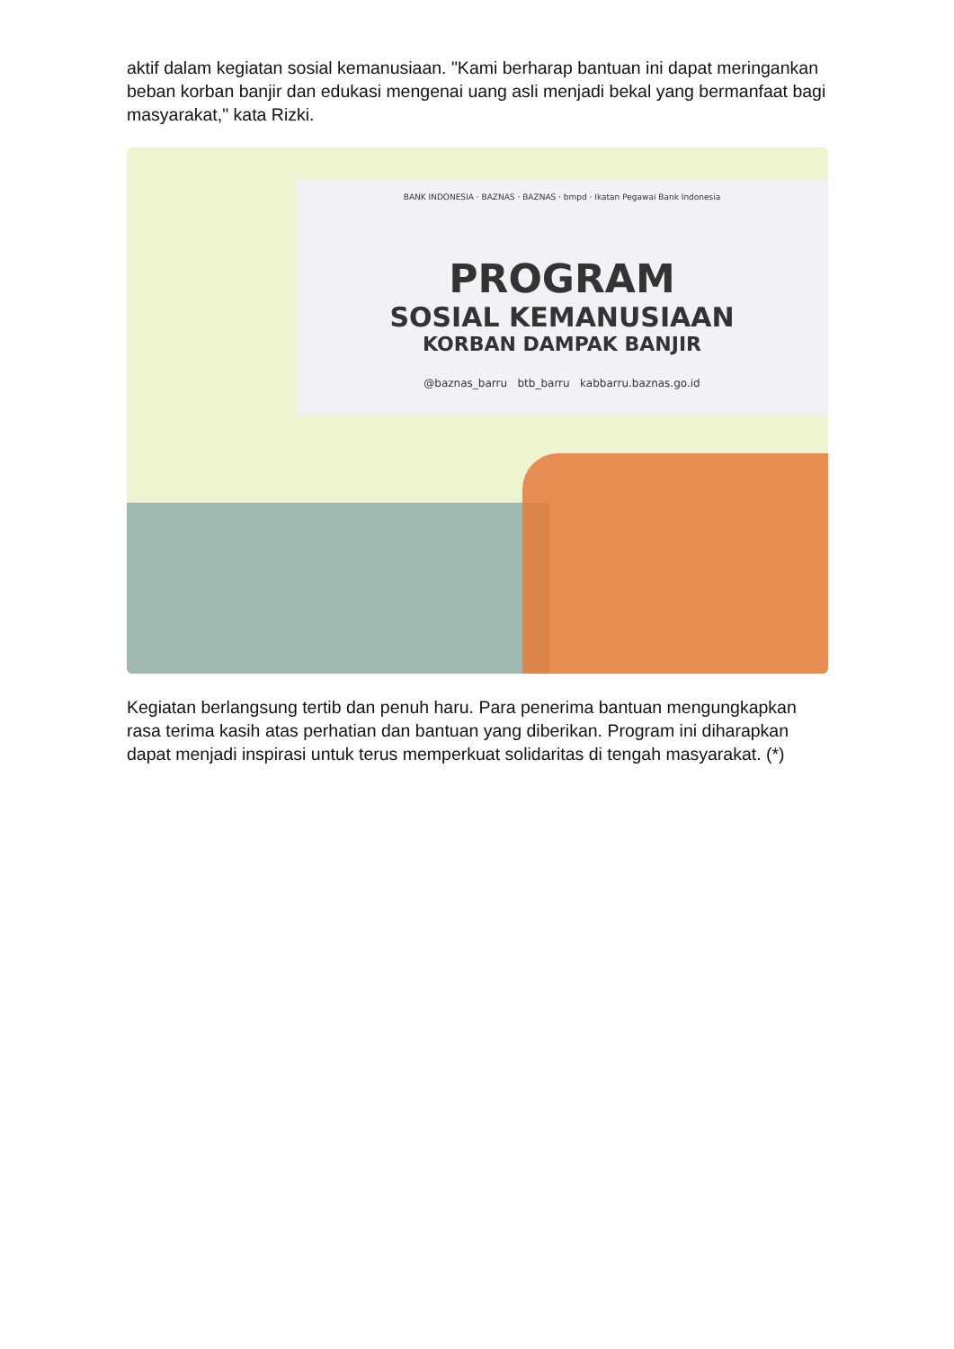aktif dalam kegiatan sosial kemanusiaan. "Kami berharap bantuan ini dapat meringankan beban korban banjir dan edukasi mengenai uang asli menjadi bekal yang bermanfaat bagi masyarakat," kata Rizki.
BANK INDONESIA · BAZNAS · BAZNAS · bmpd · Ikatan Pegawai Bank Indonesia
PROGRAM
SOSIAL KEMANUSIAAN
KORBAN DAMPAK BANJIR
@baznas_barru btb_barru kabbarru.baznas.go.id
Kegiatan berlangsung tertib dan penuh haru. Para penerima bantuan mengungkapkan rasa terima kasih atas perhatian dan bantuan yang diberikan. Program ini diharapkan dapat menjadi inspirasi untuk terus memperkuat solidaritas di tengah masyarakat. (*)